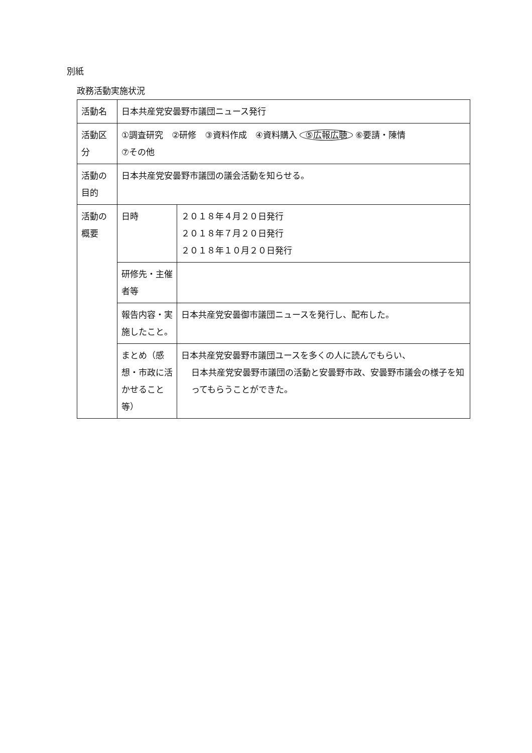別紙
政務活動実施状況
| 活動名 | 日本共産党安曇野市議団ニュース発行 | |
| 活動区分 | ①調査研究 ②研修 ③資料作成 ④資料購入 ⑤広報広聴 ⑥要請・陳情 ⑦その他 | |
| 活動の目的 | 日本共産党安曇野市議団の議会活動を知らせる。 | |
| 活動の概要 | 日時 | ２０１８年４月２０日発行 ２０１８年７月２０日発行 ２０１８年１０月２０日発行 |
| | 研修先・主催者等 | |
| | 報告内容・実施したこと。 | 日本共産党安曇御市議団ニュースを発行し、配布した。 |
| | まとめ（感想・市政に活かせること等） | 日本共産党安曇野市議団ユースを多くの人に読んでもらい、 日本共産党安曇野市議団の活動と安曇野市政、安曇野市議会の様子を知ってもらうことができた。 |